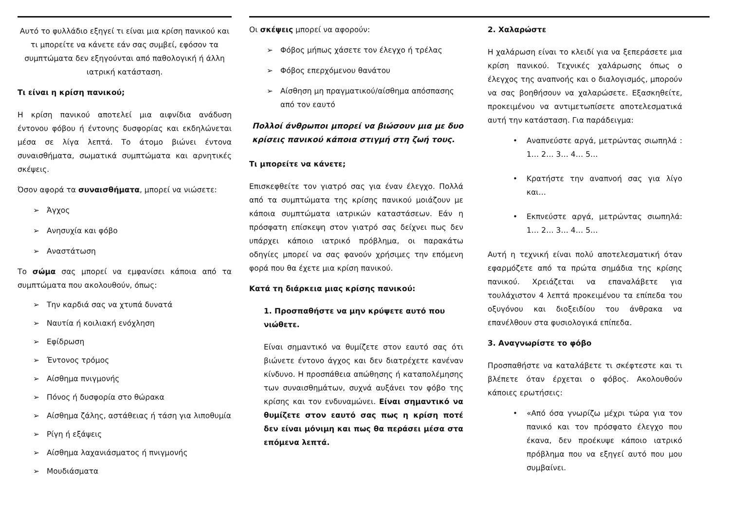Αυτό το φυλλάδιο εξηγεί τι είναι μια κρίση πανικού και τι μπορείτε να κάνετε εάν σας συμβεί, εφόσον τα συμπτώματα δεν εξηγούνται από παθολογική ή άλλη ιατρική κατάσταση.
Τι είναι η κρίση πανικού;
Η κρίση πανικού αποτελεί μια αιφνίδια ανάδυση έντονου φόβου ή έντονης δυσφορίας και εκδηλώνεται μέσα σε λίγα λεπτά. Το άτομο βιώνει έντονα συναισθήματα, σωματικά συμπτώματα και αρνητικές σκέψεις.
Όσον αφορά τα συναισθήματα, μπορεί να νιώσετε:
➢ Άγχος
➢ Ανησυχία και φόβο
➢ Αναστάτωση
Το σώμα σας μπορεί να εμφανίσει κάποια από τα συμπτώματα που ακολουθούν, όπως:
➢ Την καρδιά σας να χτυπά δυνατά
➢ Ναυτία ή κοιλιακή ενόχληση
➢ Εφίδρωση
➢ Έντονος τρόμος
➢ Αίσθημα πνιγμονής
➢ Πόνος ή δυσφορία στο θώρακα
➢ Αίσθημα ζάλης, αστάθειας ή τάση για λιποθυμία
➢ Ρίγη ή εξάψεις
➢ Αίσθημα λαχανιάσματος ή πνιγμονής
➢ Μουδιάσματα
Οι σκέψεις μπορεί να αφορούν:
➢ Φόβος μήπως χάσετε τον έλεγχο ή τρέλας
➢ Φόβος επερχόμενου θανάτου
➢ Αίσθηση μη πραγματικού/αίσθημα απόσπασης από τον εαυτό
Πολλοί άνθρωποι μπορεί να βιώσουν μια με δυο κρίσεις πανικού κάποια στιγμή στη ζωή τους.
Τι μπορείτε να κάνετε;
Επισκεφθείτε τον γιατρό σας για έναν έλεγχο. Πολλά από τα συμπτώματα της κρίσης πανικού μοιάζουν με κάποια συμπτώματα ιατρικών καταστάσεων. Εάν η πρόσφατη επίσκεψη στον γιατρό σας δείχνει πως δεν υπάρχει κάποιο ιατρικό πρόβλημα, οι παρακάτω οδηγίες μπορεί να σας φανούν χρήσιμες την επόμενη φορά που θα έχετε μια κρίση πανικού.
Κατά τη διάρκεια μιας κρίσης πανικού:
1. Προσπαθήστε να μην κρύψετε αυτό που νιώθετε.
Είναι σημαντικό να θυμίζετε στον εαυτό σας ότι βιώνετε έντονο άγχος και δεν διατρέχετε κανέναν κίνδυνο. Η προσπάθεια απώθησης ή καταπολέμησης των συναισθημάτων, συχνά αυξάνει τον φόβο της κρίσης και τον ενδυναμώνει. Είναι σημαντικό να θυμίζετε στον εαυτό σας πως η κρίση ποτέ δεν είναι μόνιμη και πως θα περάσει μέσα στα επόμενα λεπτά.
2. Χαλαρώστε
Η χαλάρωση είναι το κλειδί για να ξεπεράσετε μια κρίση πανικού. Τεχνικές χαλάρωσης όπως ο έλεγχος της αναπνοής και ο διαλογισμός, μπορούν να σας βοηθήσουν να χαλαρώσετε. Εξασκηθείτε, προκειμένου να αντιμετωπίσετε αποτελεσματικά αυτή την κατάσταση. Για παράδειγμα:
• Αναπνεύστε αργά, μετρώντας σιωπηλά : 1… 2… 3… 4… 5…
• Κρατήστε την αναπνοή σας για λίγο και…
• Εκπνεύστε αργά, μετρώντας σιωπηλά: 1… 2… 3… 4… 5…
Αυτή η τεχνική είναι πολύ αποτελεσματική όταν εφαρμόζετε από τα πρώτα σημάδια της κρίσης πανικού. Χρειάζεται να επαναλάβετε για τουλάχιστον 4 λεπτά προκειμένου τα επίπεδα του οξυγόνου και διοξειδίου του άνθρακα να επανέλθουν στα φυσιολογικά επίπεδα.
3. Αναγνωρίστε το φόβο
Προσπαθήστε να καταλάβετε τι σκέφτεστε και τι βλέπετε όταν έρχεται ο φόβος. Ακολουθούν κάποιες ερωτήσεις:
• «Από όσα γνωρίζω μέχρι τώρα για τον πανικό και τον πρόσφατο έλεγχο που έκανα, δεν προέκυψε κάποιο ιατρικό πρόβλημα που να εξηγεί αυτό που μου συμβαίνει.